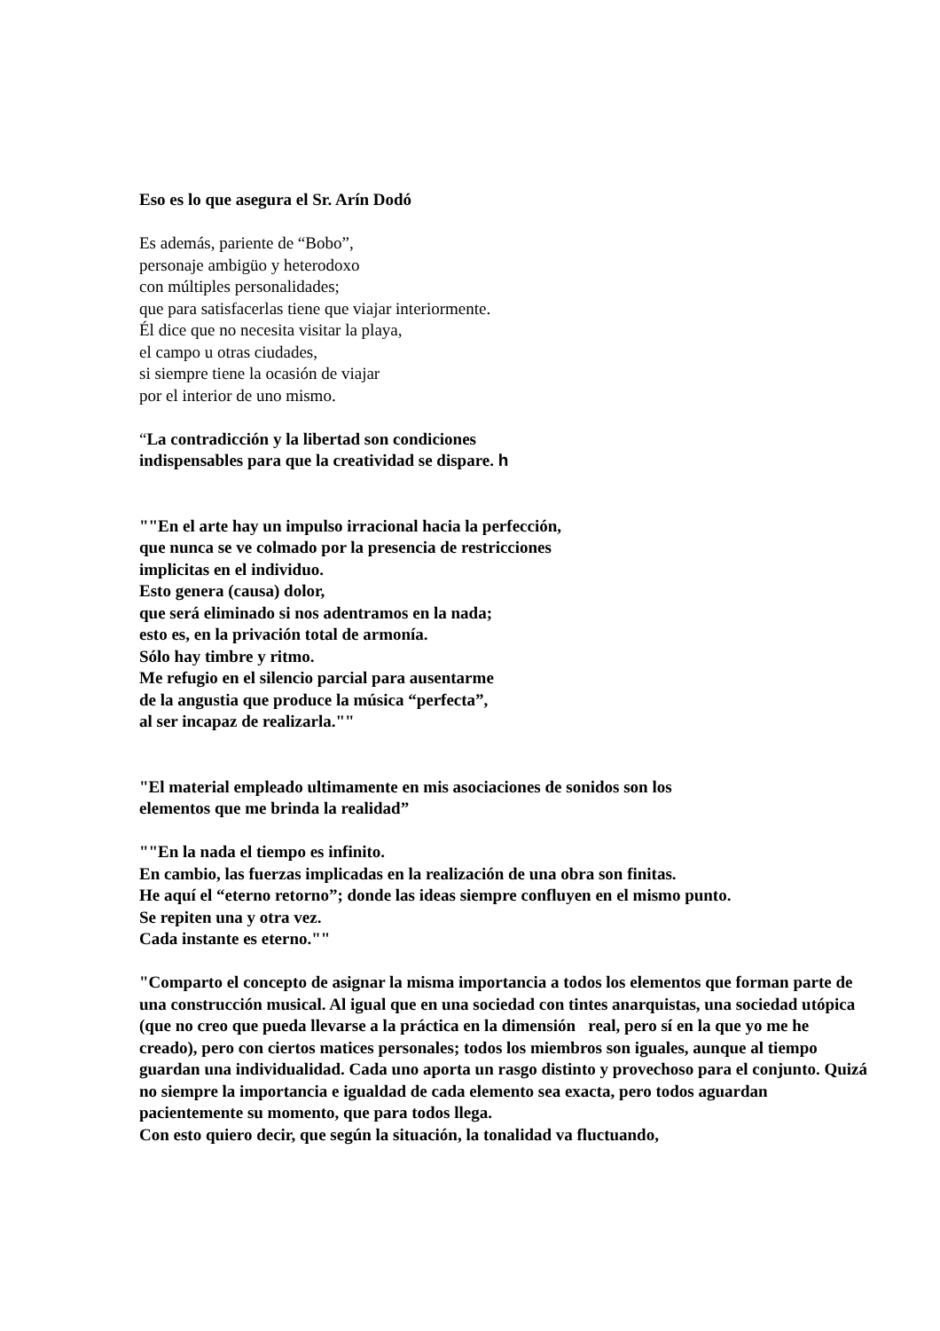Eso es lo que asegura el Sr. Arín Dodó
Es además, pariente de “Bobo”,
personaje ambigüo y heterodoxo
con múltiples personalidades;
que para satisfacerlas tiene que viajar interiormente.
Él dice que no necesita visitar la playa,
el campo u otras ciudades,
si siempre tiene la ocasión de viajar
por el interior de uno mismo.
“La contradicción y la libertad son condiciones
indispensables para que la creatividad se dispare. h
""En el arte hay un impulso irracional hacia la perfección,
que nunca se ve colmado por la presencia de restricciones
implicitas en el individuo.
Esto genera (causa) dolor,
que será eliminado si nos adentramos en la nada;
esto es, en la privación total de armonía.
Sólo hay timbre y ritmo.
Me refugio en el silencio parcial para ausentarme
de la angustia que produce la música “perfecta”,
al ser incapaz de realizarla.""
"El material empleado ultimamente en mis asociaciones de sonidos son los
elementos que me brinda la realidad”
""En la nada el tiempo es infinito.
En cambio, las fuerzas implicadas en la realización de una obra son finitas.
He aquí el “eterno retorno”; donde las ideas siempre confluyen en el mismo punto.
Se repiten una y otra vez.
Cada instante es eterno.""
"Comparto el concepto de asignar la misma importancia a todos los elementos que forman parte de una construcción musical. Al igual que en una sociedad con tintes anarquistas, una sociedad utópica (que no creo que pueda llevarse a la práctica en la dimensión real, pero sí en la que yo me he creado), pero con ciertos matices personales; todos los miembros son iguales, aunque al tiempo guardan una individualidad. Cada uno aporta un rasgo distinto y provechoso para el conjunto. Quizá no siempre la importancia e igualdad de cada elemento sea exacta, pero todos aguardan pacientemente su momento, que para todos llega.
Con esto quiero decir, que según la situación, la tonalidad va fluctuando,